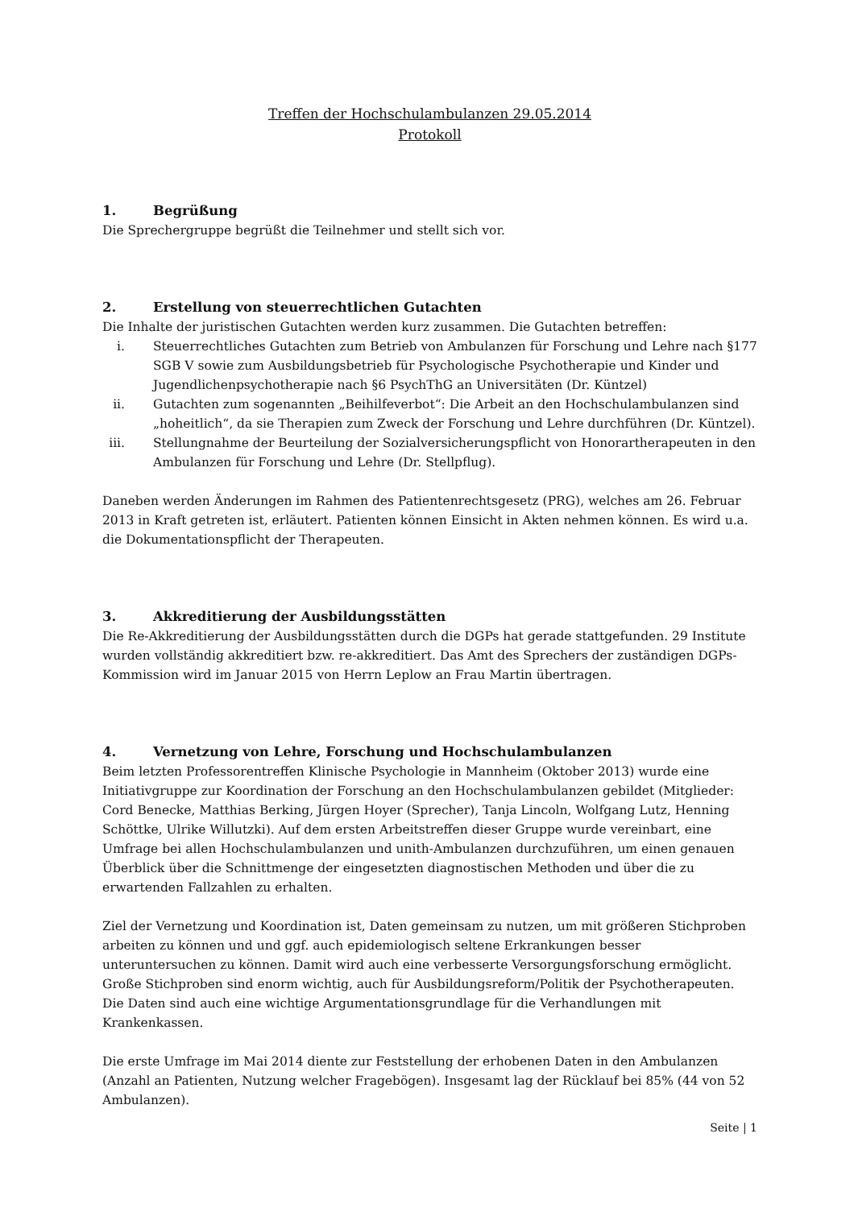Treffen der Hochschulambulanzen 29.05.2014
Protokoll
1. Begrüßung
Die Sprechergruppe begrüßt die Teilnehmer und stellt sich vor.
2. Erstellung von steuerrechtlichen Gutachten
Die Inhalte der juristischen Gutachten werden kurz zusammen. Die Gutachten betreffen:
i. Steuerrechtliches Gutachten zum Betrieb von Ambulanzen für Forschung und Lehre nach §177 SGB V sowie zum Ausbildungsbetrieb für Psychologische Psychotherapie und Kinder und Jugendlichenpsychotherapie nach §6 PsychThG an Universitäten (Dr. Küntzel)
ii. Gutachten zum sogenannten „Beihilfeverbot“: Die Arbeit an den Hochschulambulanzen sind „hoheitlich“, da sie Therapien zum Zweck der Forschung und Lehre durchführen (Dr. Küntzel).
iii. Stellungnahme der Beurteilung der Sozialversicherungspflicht von Honorartherapeuten in den Ambulanzen für Forschung und Lehre (Dr. Stellpflug).
Daneben werden Änderungen im Rahmen des Patientenrechtsgesetz (PRG), welches am 26. Februar 2013 in Kraft getreten ist, erläutert. Patienten können Einsicht in Akten nehmen können. Es wird u.a. die Dokumentationspflicht der Therapeuten.
3. Akkreditierung der Ausbildungsstätten
Die Re-Akkreditierung der Ausbildungsstätten durch die DGPs hat gerade stattgefunden. 29 Institute wurden vollständig akkreditiert bzw. re-akkreditiert. Das Amt des Sprechers der zuständigen DGPs-Kommission wird im Januar 2015 von Herrn Leplow an Frau Martin übertragen.
4. Vernetzung von Lehre, Forschung und Hochschulambulanzen
Beim letzten Professorentreffen Klinische Psychologie in Mannheim (Oktober 2013) wurde eine Initiativgruppe zur Koordination der Forschung an den Hochschulambulanzen gebildet (Mitglieder: Cord Benecke, Matthias Berking, Jürgen Hoyer (Sprecher), Tanja Lincoln, Wolfgang Lutz, Henning Schöttke, Ulrike Willutzki). Auf dem ersten Arbeitstreffen dieser Gruppe wurde vereinbart, eine Umfrage bei allen Hochschulambulanzen und unith-Ambulanzen durchzuführen, um einen genauen Überblick über die Schnittmenge der eingesetzten diagnostischen Methoden und über die zu erwartenden Fallzahlen zu erhalten.
Ziel der Vernetzung und Koordination ist, Daten gemeinsam zu nutzen, um mit größeren Stichproben arbeiten zu können und und ggf. auch epidemiologisch seltene Erkrankungen besser unteruntersuchen zu können. Damit wird auch eine verbesserte Versorgungsforschung ermöglicht. Große Stichproben sind enorm wichtig, auch für Ausbildungsreform/Politik der Psychotherapeuten. Die Daten sind auch eine wichtige Argumentationsgrundlage für die Verhandlungen mit Krankenkassen.
Die erste Umfrage im Mai 2014 diente zur Feststellung der erhobenen Daten in den Ambulanzen (Anzahl an Patienten, Nutzung welcher Fragebögen). Insgesamt lag der Rücklauf bei 85% (44 von 52 Ambulanzen).
Seite | 1